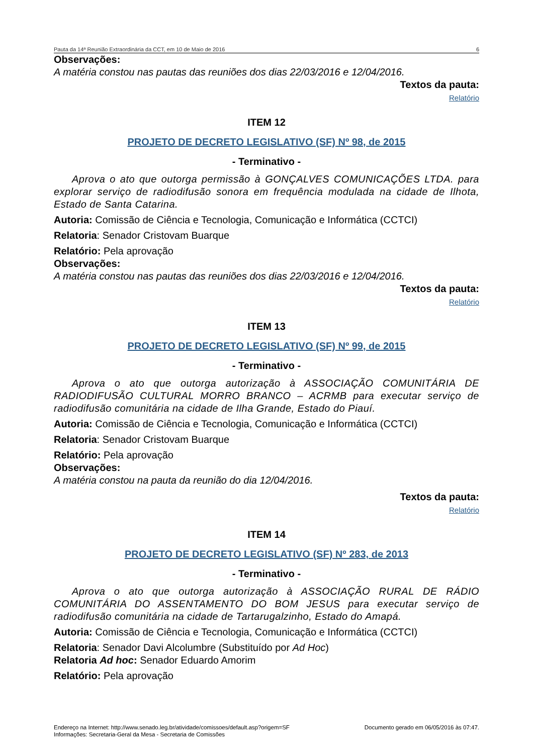Pauta da 14ª Reunião Extraordinária da CCT, em 10 de Maio de 2016 6
Observações:
A matéria constou nas pautas das reuniões dos dias 22/03/2016 e 12/04/2016.
Textos da pauta:
Relatório
ITEM 12
PROJETO DE DECRETO LEGISLATIVO (SF) Nº 98, de 2015
- Terminativo -
Aprova o ato que outorga permissão à GONÇALVES COMUNICAÇÕES LTDA. para explorar serviço de radiodifusão sonora em frequência modulada na cidade de Ilhota, Estado de Santa Catarina.
Autoria: Comissão de Ciência e Tecnologia, Comunicação e Informática (CCTCI)
Relatoria: Senador Cristovam Buarque
Relatório: Pela aprovação
Observações:
A matéria constou nas pautas das reuniões dos dias 22/03/2016 e 12/04/2016.
Textos da pauta:
Relatório
ITEM 13
PROJETO DE DECRETO LEGISLATIVO (SF) Nº 99, de 2015
- Terminativo -
Aprova o ato que outorga autorização à ASSOCIAÇÃO COMUNITÁRIA DE RADIODIFUSÃO CULTURAL MORRO BRANCO – ACRMB para executar serviço de radiodifusão comunitária na cidade de Ilha Grande, Estado do Piauí.
Autoria: Comissão de Ciência e Tecnologia, Comunicação e Informática (CCTCI)
Relatoria: Senador Cristovam Buarque
Relatório: Pela aprovação
Observações:
A matéria constou na pauta da reunião do dia 12/04/2016.
Textos da pauta:
Relatório
ITEM 14
PROJETO DE DECRETO LEGISLATIVO (SF) Nº 283, de 2013
- Terminativo -
Aprova o ato que outorga autorização à ASSOCIAÇÃO RURAL DE RÁDIO COMUNITÁRIA DO ASSENTAMENTO DO BOM JESUS para executar serviço de radiodifusão comunitária na cidade de Tartarugalzinho, Estado do Amapá.
Autoria: Comissão de Ciência e Tecnologia, Comunicação e Informática (CCTCI)
Relatoria: Senador Davi Alcolumbre (Substituído por Ad Hoc)
Relatoria Ad hoc: Senador Eduardo Amorim
Relatório: Pela aprovação
Endereço na Internet: http://www.senado.leg.br/atividade/comissoes/default.asp?origem=SF
Informações: Secretaria-Geral da Mesa - Secretaria de Comissões
Documento gerado em 06/05/2016 às 07:47.